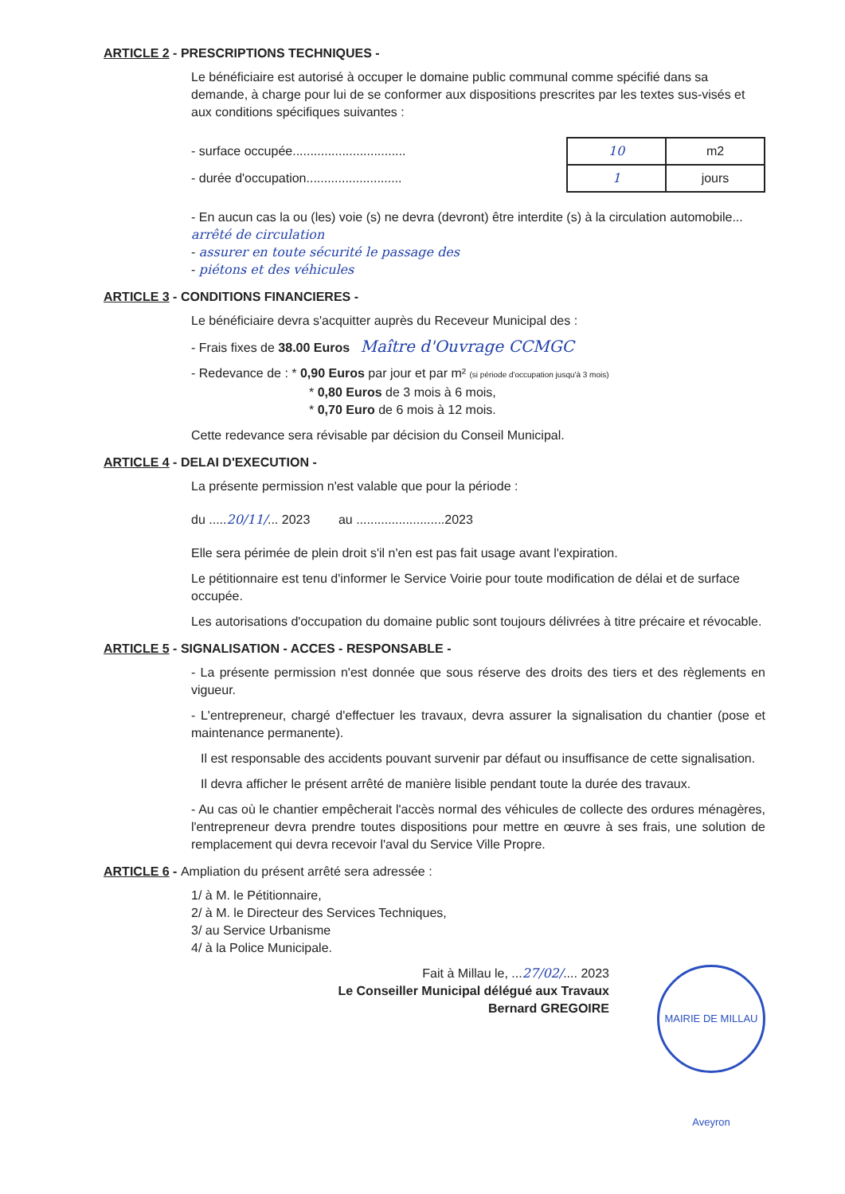ARTICLE 2 - PRESCRIPTIONS TECHNIQUES -
Le bénéficiaire est autorisé à occuper le domaine public communal comme spécifié dans sa demande, à charge pour lui de se conformer aux dispositions prescrites par les textes sus-visés et aux conditions spécifiques suivantes :
- surface occupée................................
- durée d'occupation...........................
| 10 | m2 |
| 1 | jours |
- En aucun cas la ou (les) voie (s) ne devra (devront) être interdite (s) à la circulation automobile... arrêté de circulation
- assurer en toute sécurité le passage des
- piétons et des véhicules
ARTICLE 3 - CONDITIONS FINANCIERES -
Le bénéficiaire devra s'acquitter auprès du Receveur Municipal des :
- Frais fixes de 38.00 Euros Maître d'Ouvrage CCMGC
- Redevance de : * 0,90 Euros par jour et par m² (si période d'occupation jusqu'à 3 mois)
* 0,80 Euros de 3 mois à 6 mois,
* 0,70 Euro de 6 mois à 12 mois.
Cette redevance sera révisable par décision du Conseil Municipal.
ARTICLE 4 - DELAI D'EXECUTION -
La présente permission n'est valable que pour la période :
du .....20/11/... 2023 au .........................2023
Elle sera périmée de plein droit s'il n'en est pas fait usage avant l'expiration.
Le pétitionnaire est tenu d'informer le Service Voirie pour toute modification de délai et de surface occupée.
Les autorisations d'occupation du domaine public sont toujours délivrées à titre précaire et révocable.
ARTICLE 5 - SIGNALISATION - ACCES - RESPONSABLE -
- La présente permission n'est donnée que sous réserve des droits des tiers et des règlements en vigueur.
- L'entrepreneur, chargé d'effectuer les travaux, devra assurer la signalisation du chantier (pose et maintenance permanente).
Il est responsable des accidents pouvant survenir par défaut ou insuffisance de cette signalisation.
Il devra afficher le présent arrêté de manière lisible pendant toute la durée des travaux.
- Au cas où le chantier empêcherait l'accès normal des véhicules de collecte des ordures ménagères, l'entrepreneur devra prendre toutes dispositions pour mettre en œuvre à ses frais, une solution de remplacement qui devra recevoir l'aval du Service Ville Propre.
ARTICLE 6 - Ampliation du présent arrêté sera adressée :
1/ à M. le Pétitionnaire,
2/ à M. le Directeur des Services Techniques,
3/ au Service Urbanisme
4/ à la Police Municipale.
Fait à Millau le, ...27/02/.... 2023
Le Conseiller Municipal délégué aux Travaux
Bernard GREGOIRE
MAIRIE DE MILLAU Aveyron